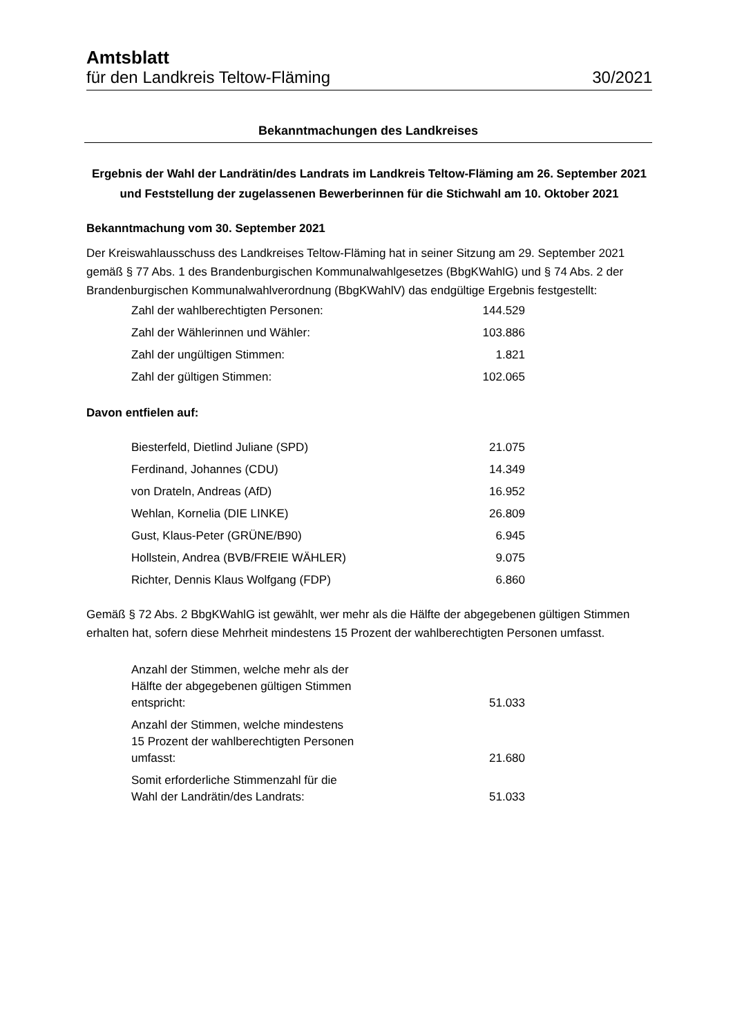Amtsblatt
für den Landkreis Teltow-Fläming 30/2021
Bekanntmachungen des Landkreises
Ergebnis der Wahl der Landrätin/des Landrats im Landkreis Teltow-Fläming am 26. September 2021 und Feststellung der zugelassenen Bewerberinnen für die Stichwahl am 10. Oktober 2021
Bekanntmachung vom 30. September 2021
Der Kreiswahlausschuss des Landkreises Teltow-Fläming hat in seiner Sitzung am 29. September 2021 gemäß § 77 Abs. 1 des Brandenburgischen Kommunalwahlgesetzes (BbgKWahlG) und § 74 Abs. 2 der Brandenburgischen Kommunalwahlverordnung (BbgKWahlV) das endgültige Ergebnis festgestellt:
| Zahl der wahlberechtigten Personen: | 144.529 |
| Zahl der Wählerinnen und Wähler: | 103.886 |
| Zahl der ungültigen Stimmen: | 1.821 |
| Zahl der gültigen Stimmen: | 102.065 |
Davon entfielen auf:
| Biesterfeld, Dietlind Juliane (SPD) | 21.075 |
| Ferdinand, Johannes (CDU) | 14.349 |
| von Drateln, Andreas (AfD) | 16.952 |
| Wehlan, Kornelia (DIE LINKE) | 26.809 |
| Gust, Klaus-Peter (GRÜNE/B90) | 6.945 |
| Hollstein, Andrea (BVB/FREIE WÄHLER) | 9.075 |
| Richter, Dennis Klaus Wolfgang (FDP) | 6.860 |
Gemäß § 72 Abs. 2 BbgKWahlG ist gewählt, wer mehr als die Hälfte der abgegebenen gültigen Stimmen erhalten hat, sofern diese Mehrheit mindestens 15 Prozent der wahlberechtigten Personen umfasst.
| Anzahl der Stimmen, welche mehr als der Hälfte der abgegebenen gültigen Stimmen entspricht: | 51.033 |
| Anzahl der Stimmen, welche mindestens 15 Prozent der wahlberechtigten Personen umfasst: | 21.680 |
| Somit erforderliche Stimmenzahl für die Wahl der Landrätin/des Landrats: | 51.033 |